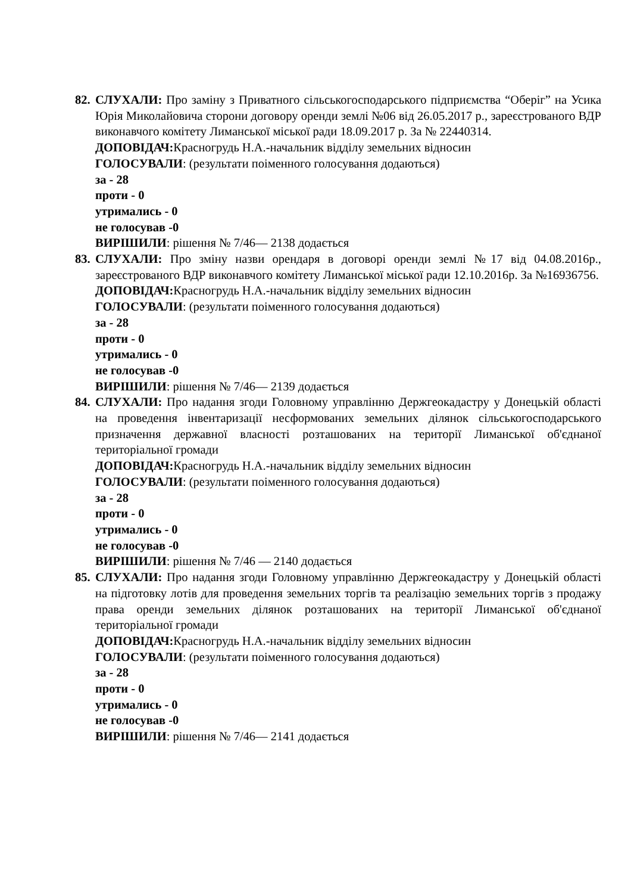82.
СЛУХАЛИ: Про заміну з Приватного сільськогосподарського підприємства “Оберіг” на Усика Юрія Миколайовича сторони договору оренди землі №06 від 26.05.2017 р., зареєстрованого ВДР виконавчого комітету Лиманської міської ради 18.09.2017 р. За № 22440314.
ДОПОВІДАЧ: Красногрудь Н.А.-начальник відділу земельних відносин
ГОЛОСУВАЛИ: (результати поіменного голосування додаються)
за - 28
проти - 0
утримались - 0
не голосував -0
ВИРІШИЛИ: рішення № 7/46— 2138 додається
83.
СЛУХАЛИ: Про зміну назви орендаря в договорі оренди землі №17 від 04.08.2016р., зареєстрованого ВДР виконавчого комітету Лиманської міської ради 12.10.2016р. За №16936756.
ДОПОВІДАЧ: Красногрудь Н.А.-начальник відділу земельних відносин
ГОЛОСУВАЛИ: (результати поіменного голосування додаються)
за - 28
проти - 0
утримались - 0
не голосував -0
ВИРІШИЛИ: рішення № 7/46— 2139 додається
84.
СЛУХАЛИ: Про надання згоди Головному управлінню Держгеокадастру у Донецькій області на проведення інвентаризації несформованих земельних ділянок сільськогосподарського призначення державної власності розташованих на території Лиманської об'єднаної територіальної громади
ДОПОВІДАЧ: Красногрудь Н.А.-начальник відділу земельних відносин
ГОЛОСУВАЛИ: (результати поіменного голосування додаються)
за - 28
проти - 0
утримались - 0
не голосував -0
ВИРІШИЛИ: рішення № 7/46 — 2140 додається
85.
СЛУХАЛИ: Про надання згоди Головному управлінню Держгеокадастру у Донецькій області на підготовку лотів для проведення земельних торгів та реалізацію земельних торгів з продажу права оренди земельних ділянок розташованих на території Лиманської об'єднаної територіальної громади
ДОПОВІДАЧ: Красногрудь Н.А.-начальник відділу земельних відносин
ГОЛОСУВАЛИ: (результати поіменного голосування додаються)
за - 28
проти - 0
утримались - 0
не голосував -0
ВИРІШИЛИ: рішення № 7/46— 2141 додається